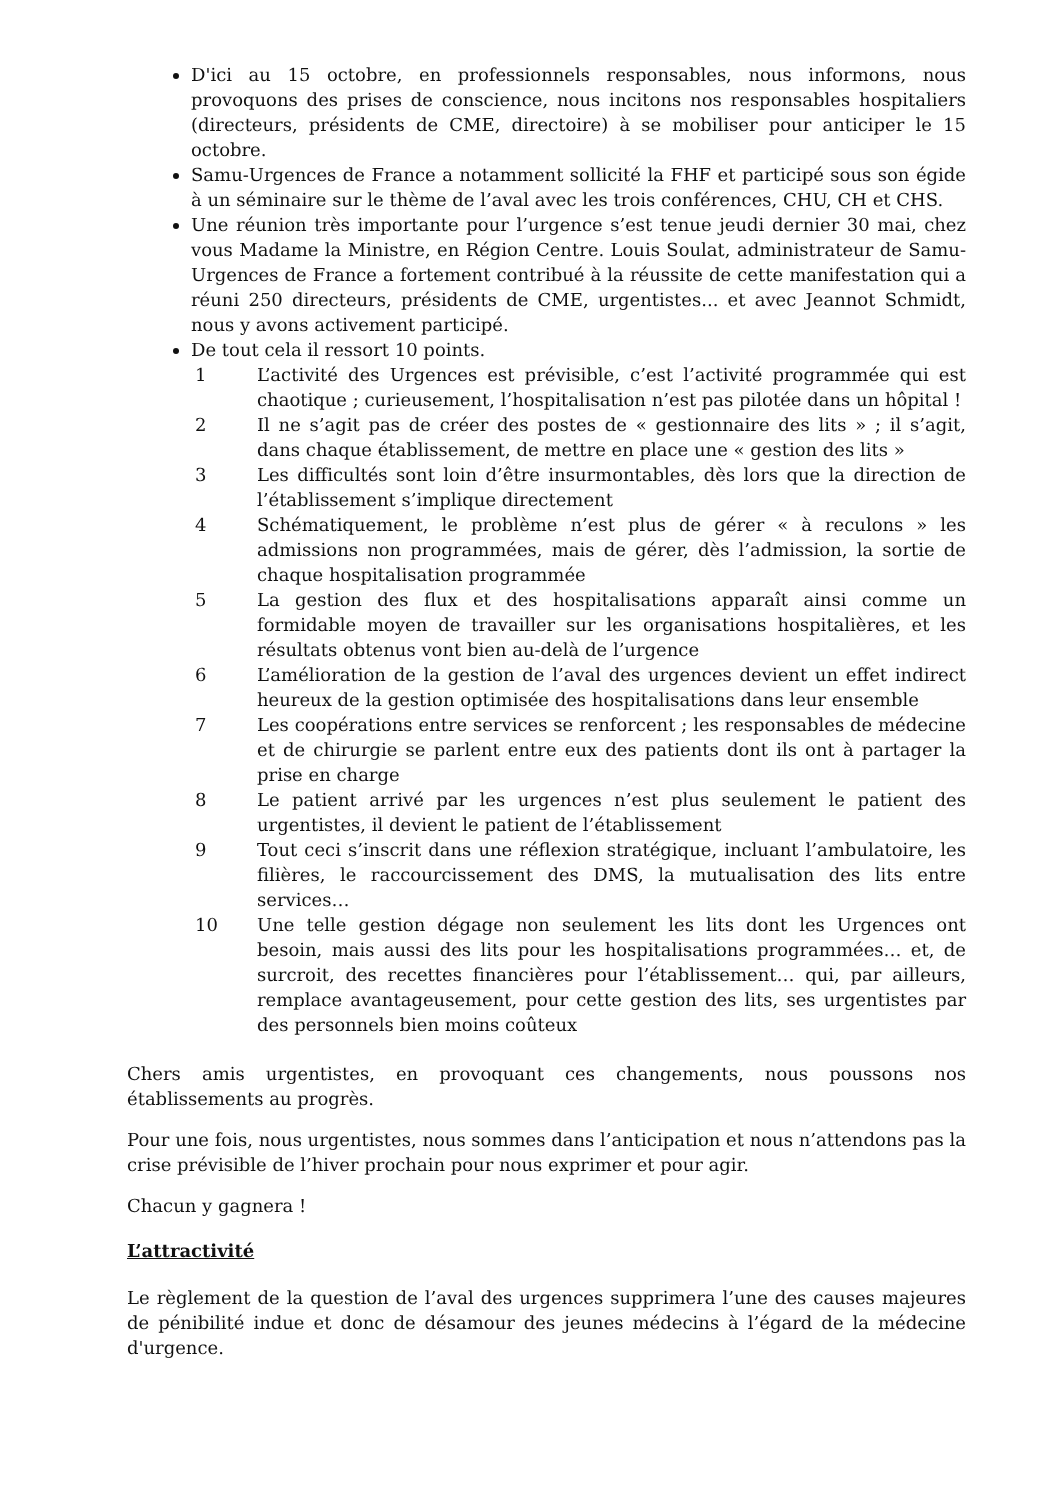D'ici au 15 octobre, en professionnels responsables, nous informons, nous provoquons des prises de conscience, nous incitons nos responsables hospitaliers (directeurs, présidents de CME, directoire) à se mobiliser pour anticiper le 15 octobre.
Samu-Urgences de France a notamment sollicité la FHF et participé sous son égide à un séminaire sur le thème de l’aval avec les trois conférences, CHU, CH et CHS.
Une réunion très importante pour l’urgence s’est tenue jeudi dernier 30 mai, chez vous Madame la Ministre, en Région Centre. Louis Soulat, administrateur de Samu-Urgences de France a fortement contribué à la réussite de cette manifestation qui a réuni 250 directeurs, présidents de CME, urgentistes... et avec Jeannot Schmidt, nous y avons activement participé.
De tout cela il ressort 10 points.
1 L’activité des Urgences est prévisible, c’est l’activité programmée qui est chaotique ; curieusement, l’hospitalisation n’est pas pilotée dans un hôpital !
2 Il ne s’agit pas de créer des postes de « gestionnaire des lits » ; il s’agit, dans chaque établissement, de mettre en place une « gestion des lits »
3 Les difficultés sont loin d’être insurmontables, dès lors que la direction de l’établissement s’implique directement
4 Schématiquement, le problème n’est plus de gérer « à reculons » les admissions non programmées, mais de gérer, dès l’admission, la sortie de chaque hospitalisation programmée
5 La gestion des flux et des hospitalisations apparaît ainsi comme un formidable moyen de travailler sur les organisations hospitalières, et les résultats obtenus vont bien au-delà de l’urgence
6 L’amélioration de la gestion de l’aval des urgences devient un effet indirect heureux de la gestion optimisée des hospitalisations dans leur ensemble
7 Les coopérations entre services se renforcent ; les responsables de médecine et de chirurgie se parlent entre eux des patients dont ils ont à partager la prise en charge
8 Le patient arrivé par les urgences n’est plus seulement le patient des urgentistes, il devient le patient de l’établissement
9 Tout ceci s’inscrit dans une réflexion stratégique, incluant l’ambulatoire, les filières, le raccourcissement des DMS, la mutualisation des lits entre services…
10 Une telle gestion dégage non seulement les lits dont les Urgences ont besoin, mais aussi des lits pour les hospitalisations programmées… et, de surcroit, des recettes financières pour l’établissement… qui, par ailleurs, remplace avantageusement, pour cette gestion des lits, ses urgentistes par des personnels bien moins coûteux
Chers amis urgentistes, en provoquant ces changements, nous poussons nos établissements au progrès.
Pour une fois, nous urgentistes, nous sommes dans l’anticipation et nous n’attendons pas la crise prévisible de l’hiver prochain pour nous exprimer et pour agir.
Chacun y gagnera !
L’attractivité
Le règlement de la question de l’aval des urgences supprimera l’une des causes majeures de pénibilité indue et donc de désamour des jeunes médecins à l’égard de la médecine d'urgence.